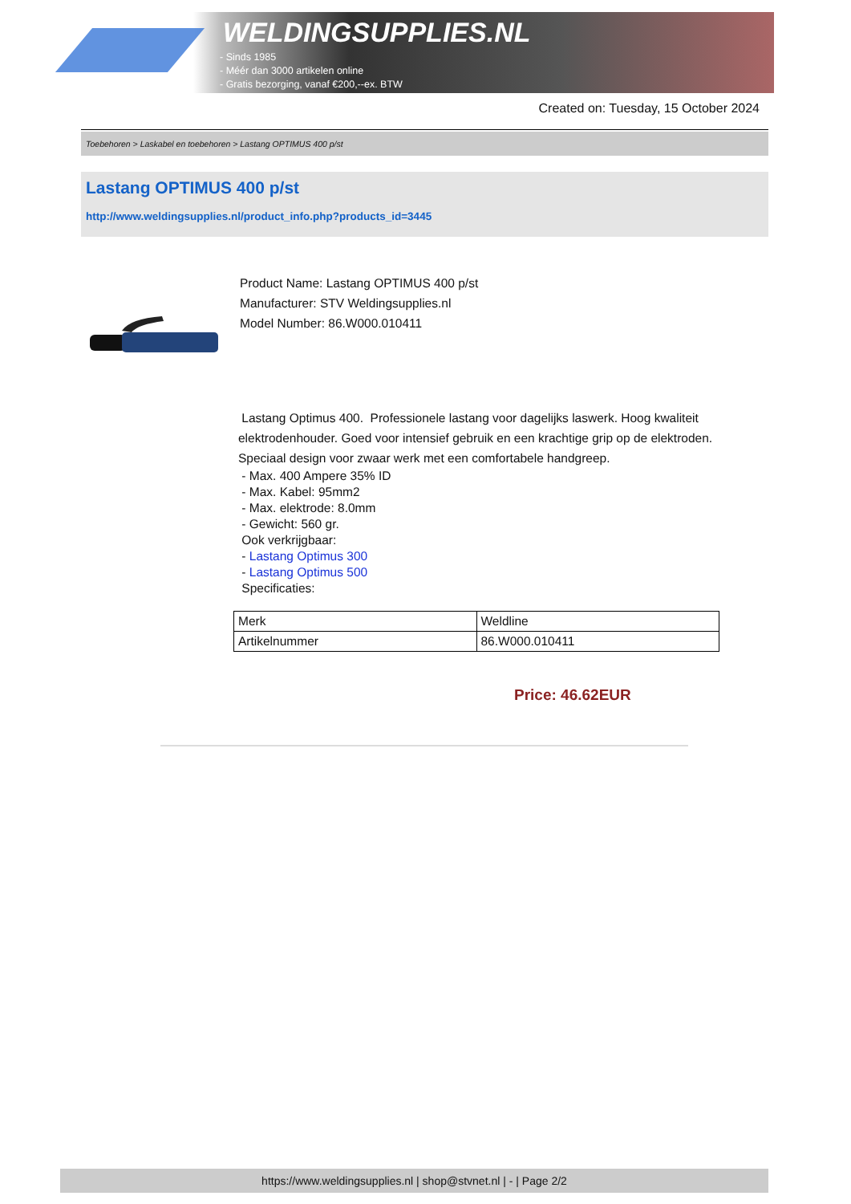WELDINGSUPPLIES.NL
- Sinds 1985
- Méér dan 3000 artikelen online
- Gratis bezorging, vanaf €200,--ex. BTW
Created on: Tuesday, 15 October 2024
Toebehoren > Laskabel en toebehoren > Lastang OPTIMUS 400 p/st
Lastang OPTIMUS 400 p/st
http://www.weldingsupplies.nl/product_info.php?products_id=3445
Product Name: Lastang OPTIMUS 400 p/st
Manufacturer: STV Weldingsupplies.nl
Model Number: 86.W000.010411
Lastang Optimus 400. Professionele lastang voor dagelijks laswerk. Hoog kwaliteit elektrodenhouder. Goed voor intensief gebruik en een krachtige grip op de elektroden. Speciaal design voor zwaar werk met een comfortabele handgreep.
- Max. 400 Ampere 35% ID
- Max. Kabel: 95mm2
- Max. elektrode: 8.0mm
- Gewicht: 560 gr.
Ook verkrijgbaar:
- Lastang Optimus 300
- Lastang Optimus 500
Specificaties:
| Merk | Weldline |
| Artikelnummer | 86.W000.010411 |
Price: 46.62EUR
https://www.weldingsupplies.nl | shop@stvnet.nl | - | Page 2/2